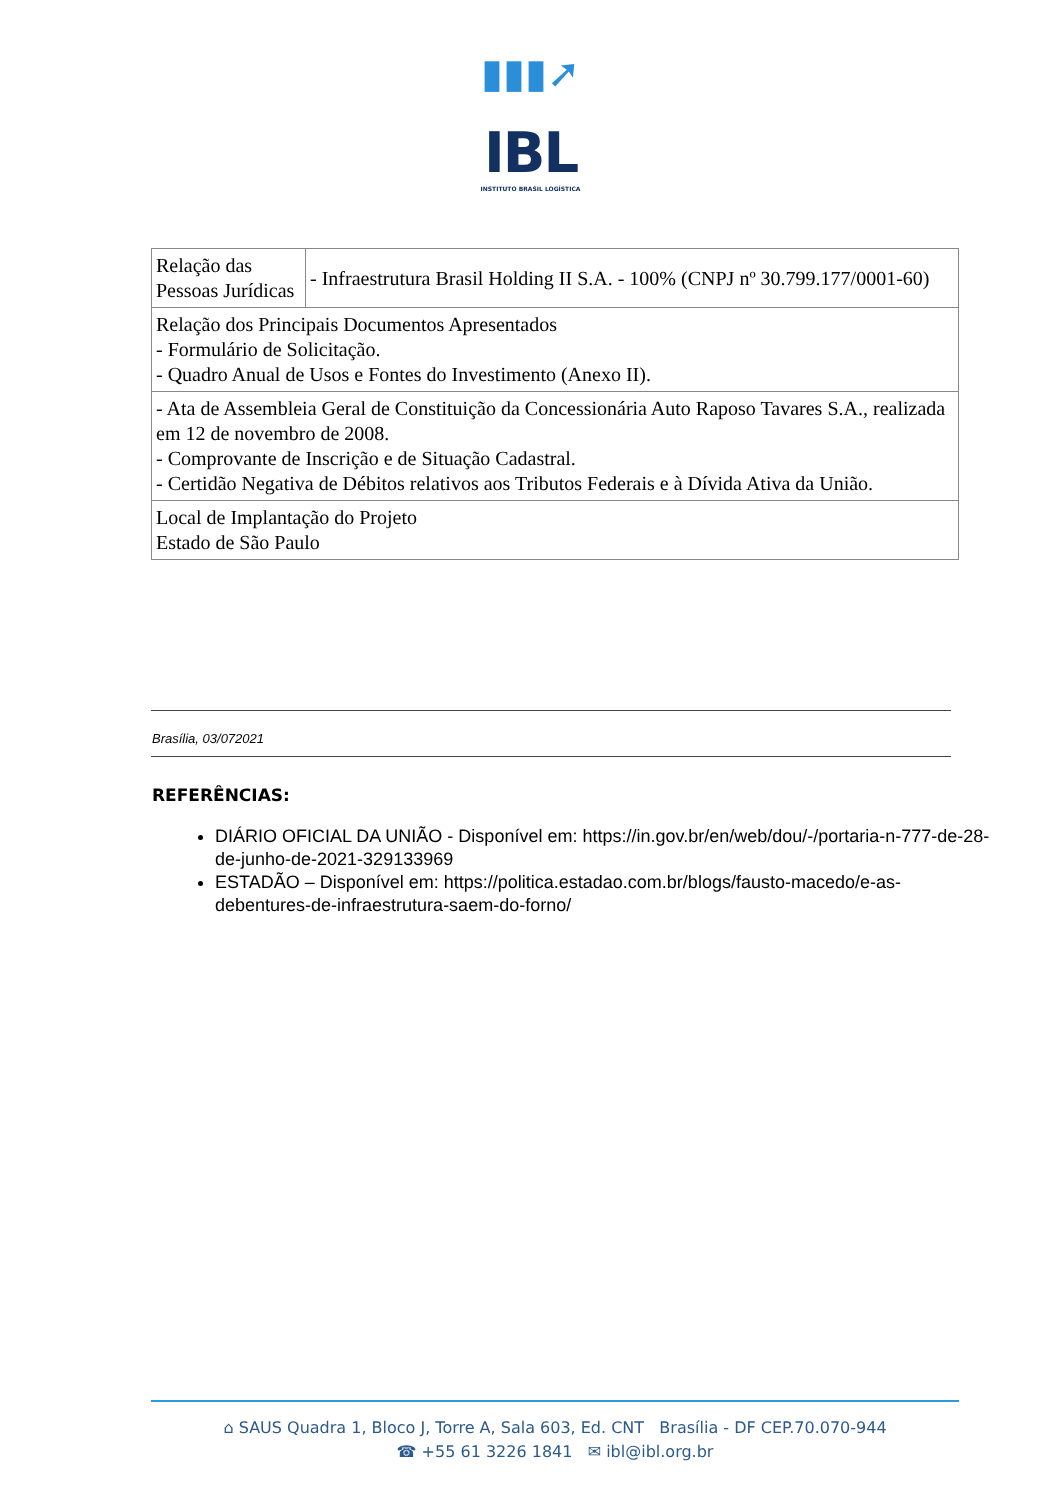▮▮▮➚
IBL
INSTITUTO BRASIL LOGÍSTICA
| Relação das Pessoas Jurídicas | - Infraestrutura Brasil Holding II S.A. - 100% (CNPJ nº 30.799.177/0001-60) |
| Relação dos Principais Documentos Apresentados - Formulário de Solicitação. - Quadro Anual de Usos e Fontes do Investimento (Anexo II). | |
| - Ata de Assembleia Geral de Constituição da Concessionária Auto Raposo Tavares S.A., realizada em 12 de novembro de 2008. - Comprovante de Inscrição e de Situação Cadastral. - Certidão Negativa de Débitos relativos aos Tributos Federais e à Dívida Ativa da União. | |
| Local de Implantação do Projeto Estado de São Paulo | |
Brasília, 03/072021
REFERÊNCIAS:
DIÁRIO OFICIAL DA UNIÃO - Disponível em: https://in.gov.br/en/web/dou/-/portaria-n-777-de-28-de-junho-de-2021-329133969
ESTADÃO – Disponível em: https://politica.estadao.com.br/blogs/fausto-macedo/e-as-debentures-de-infraestrutura-saem-do-forno/
⌂ SAUS Quadra 1, Bloco J, Torre A, Sala 603, Ed. CNT Brasília - DF CEP.70.070-944
☎ +55 61 3226 1841 ✉ ibl@ibl.org.br